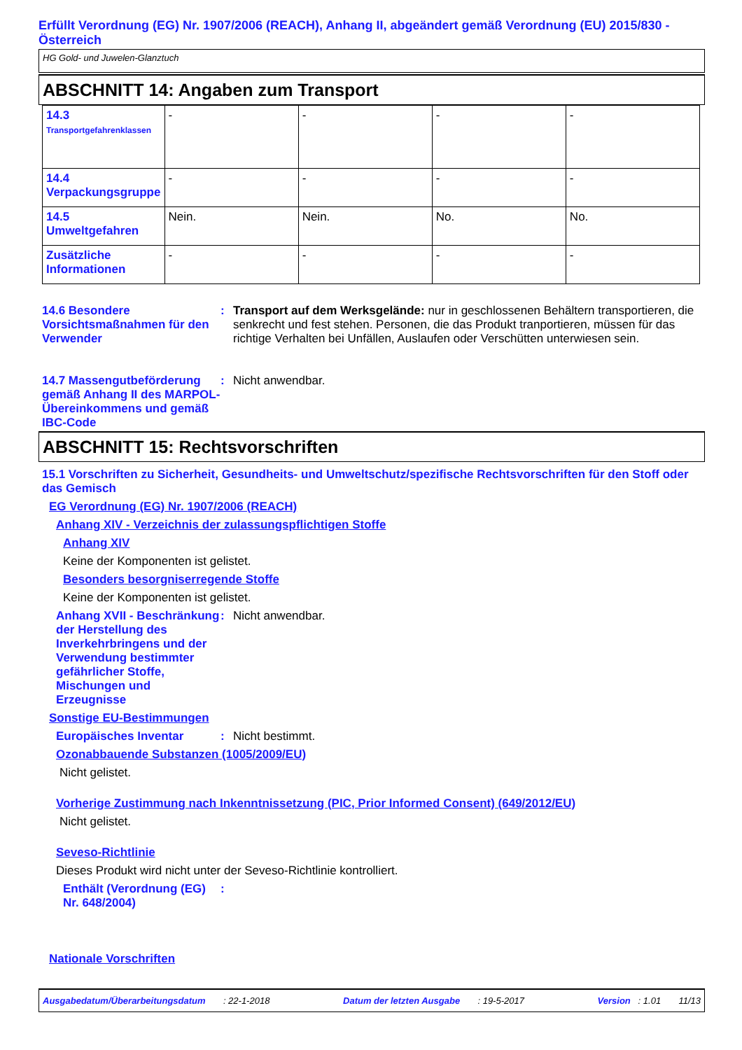Erfüllt Verordnung (EG) Nr. 1907/2006 (REACH), Anhang II, abgeändert gemäß Verordnung (EU) 2015/830 - Österreich
HG Gold- und Juwelen-Glanztuch
ABSCHNITT 14: Angaben zum Transport
| 14.3 Transportgefahrenklassen | - | - | - | - |
| 14.4 Verpackungsgruppe | - | - | - | - |
| 14.5 Umweltgefahren | Nein. | Nein. | No. | No. |
| Zusätzliche Informationen | - | - | - | - |
14.6 Besondere Vorsichtsmaßnahmen für den Verwender
: Transport auf dem Werksgelände: nur in geschlossenen Behältern transportieren, die senkrecht und fest stehen. Personen, die das Produkt tranportieren, müssen für das richtige Verhalten bei Unfällen, Auslaufen oder Verschütten unterwiesen sein.
14.7 Massengutbeförderung gemäß Anhang II des MARPOL-Übereinkommens und gemäß IBC-Code
: Nicht anwendbar.
ABSCHNITT 15: Rechtsvorschriften
15.1 Vorschriften zu Sicherheit, Gesundheits- und Umweltschutz/spezifische Rechtsvorschriften für den Stoff oder das Gemisch
EG Verordnung (EG) Nr. 1907/2006 (REACH)
Anhang XIV - Verzeichnis der zulassungspflichtigen Stoffe
Anhang XIV
Keine der Komponenten ist gelistet.
Besonders besorgniserregende Stoffe
Keine der Komponenten ist gelistet.
Anhang XVII - Beschränkung der Herstellung des Inverkehrbringens und der Verwendung bestimmter gefährlicher Stoffe, Mischungen und Erzeugnisse
: Nicht anwendbar.
Sonstige EU-Bestimmungen
Europäisches Inventar : Nicht bestimmt.
Ozonabbauende Substanzen (1005/2009/EU)
Nicht gelistet.
Vorherige Zustimmung nach Inkenntnissetzung (PIC, Prior Informed Consent) (649/2012/EU)
Nicht gelistet.
Seveso-Richtlinie
Dieses Produkt wird nicht unter der Seveso-Richtlinie kontrolliert.
Enthält (Verordnung (EG) Nr. 648/2004)
:
Nationale Vorschriften
Ausgabedatum/Überarbeitungsdatum : 22-1-2018 Datum der letzten Ausgabe : 19-5-2017 Version : 1.01 11/13